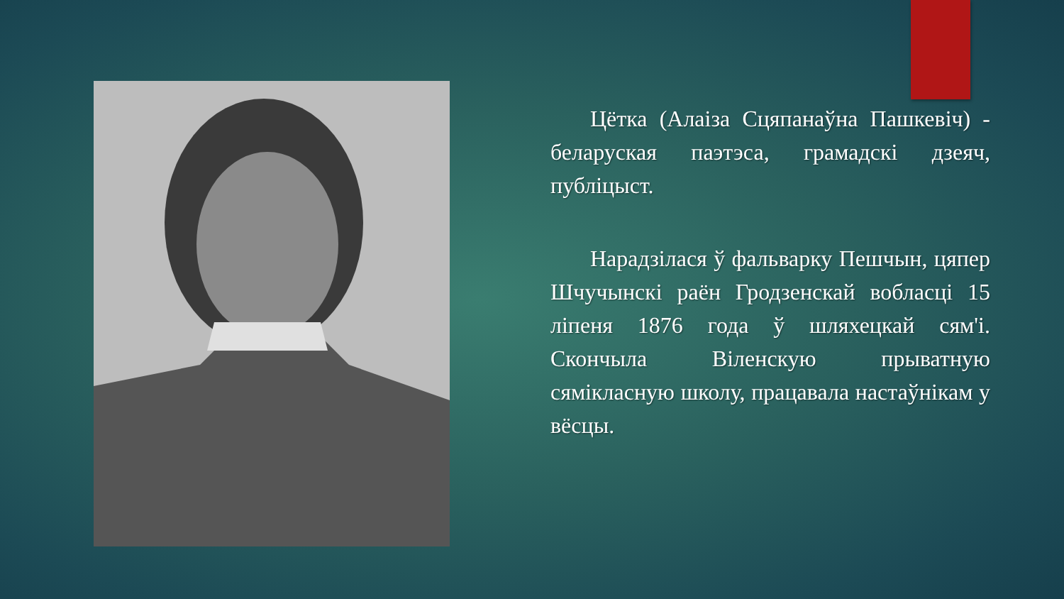Цётка (Алаіза Сцяпанаўна Пашкевіч) - беларуская паэтэса, грамадскі дзеяч, публіцыст.
Нарадзілася ў фальварку Пешчын, цяпер Шчучынскі раён Гродзенскай вобласці 15 ліпеня 1876 года ў шляхецкай сям'і. Скончыла Віленскую прыватную сямікласную школу, працавала настаўнікам у вёсцы.